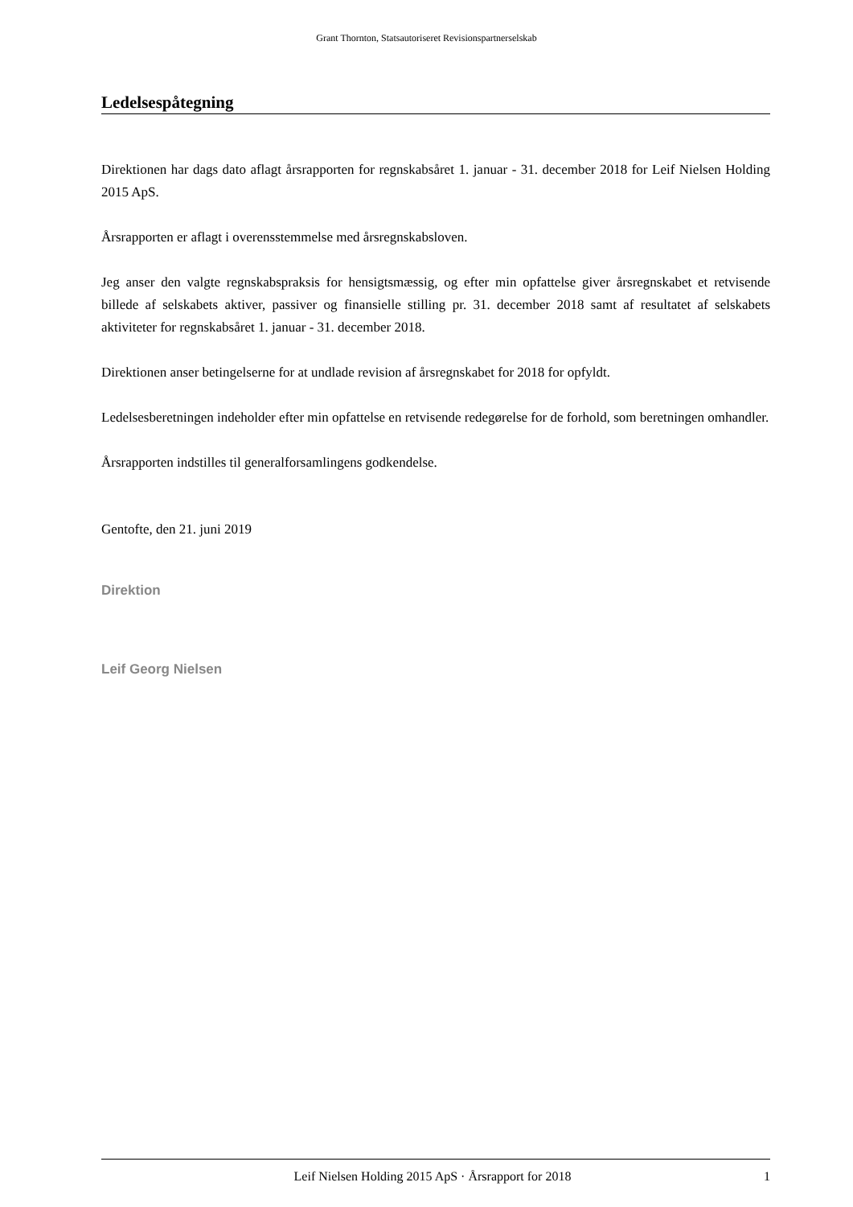Grant Thornton, Statsautoriseret Revisionspartnerselskab
Ledelsespåtegning
Direktionen har dags dato aflagt årsrapporten for regnskabsåret 1. januar - 31. december 2018 for Leif Nielsen Holding 2015 ApS.
Årsrapporten er aflagt i overensstemmelse med årsregnskabsloven.
Jeg anser den valgte regnskabspraksis for hensigtsmæssig, og efter min opfattelse giver årsregnskabet et retvisende billede af selskabets aktiver, passiver og finansielle stilling pr. 31. december 2018 samt af resultatet af selskabets aktiviteter for regnskabsåret 1. januar - 31. december 2018.
Direktionen anser betingelserne for at undlade revision af årsregnskabet for 2018 for opfyldt.
Ledelsesberetningen indeholder efter min opfattelse en retvisende redegørelse for de forhold, som beretningen omhandler.
Årsrapporten indstilles til generalforsamlingens godkendelse.
Gentofte, den 21. juni 2019
Direktion
Leif Georg Nielsen
Leif Nielsen Holding 2015 ApS · Årsrapport for 2018 1